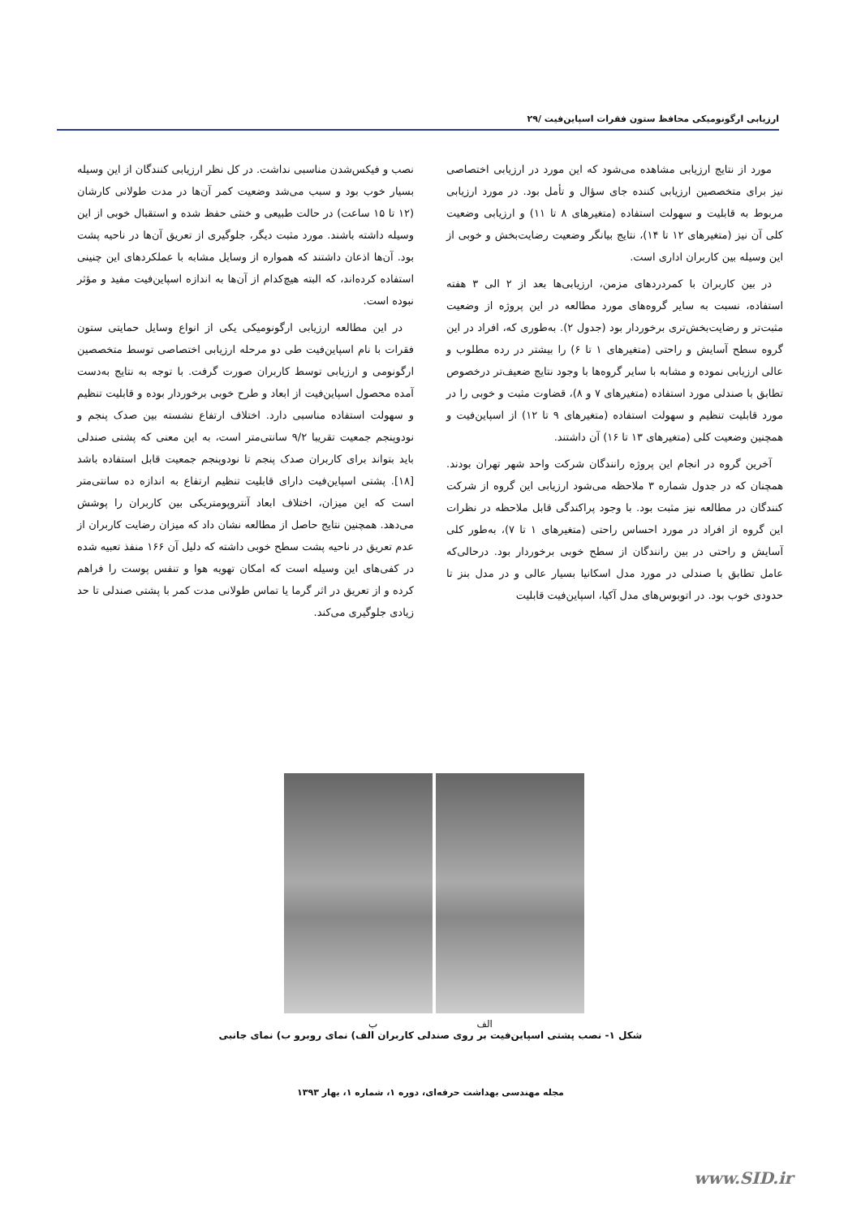ارزیابی ارگونومیکی محافظ ستون فقرات اسپاین‌فیت /۲۹
مورد از نتایج ارزیابی مشاهده می‌شود که این مورد در ارزیابی اختصاصی نیز برای متخصصین ارزیابی کننده جای سؤال و تأمل بود. در مورد ارزیابی مربوط به قابلیت و سهولت استفاده (متغیرهای ۸ تا ۱۱) و ارزیابی وضعیت کلی آن نیز (متغیرهای ۱۲ تا ۱۴)، نتایج بیانگر وضعیت رضایت‌بخش و خوبی از این وسیله بین کاربران اداری است.
در بین کاربران با کمردردهای مزمن، ارزیابی‌ها بعد از ۲ الی ۳ هفته استفاده، نسبت به سایر گروه‌های مورد مطالعه در این پروژه از وضعیت مثبت‌تر و رضایت‌بخش‌تری برخوردار بود (جدول ۲). به‌طوری که، افراد در این گروه سطح آسایش و راحتی (متغیرهای ۱ تا ۶) را بیشتر در رده مطلوب و عالی ارزیابی نموده و مشابه با سایر گروه‌ها با وجود نتایج ضعیف‌تر درخصوص تطابق با صندلی مورد استفاده (متغیرهای ۷ و ۸)، قضاوت مثبت و خوبی را در مورد قابلیت تنظیم و سهولت استفاده (متغیرهای ۹ تا ۱۲) از اسپاین‌فیت و همچنین وضعیت کلی (متغیرهای ۱۳ تا ۱۶) آن داشتند.
آخرین گروه در انجام این پروژه رانندگان شرکت واحد شهر تهران بودند. همچنان که در جدول شماره ۳ ملاحظه می‌شود ارزیابی این گروه از شرکت کنندگان در مطالعه نیز مثبت بود. با وجود پراکندگی قابل ملاحظه در نظرات این گروه از افراد در مورد احساس راحتی (متغیرهای ۱ تا ۷)، به‌طور کلی آسایش و راحتی در بین رانندگان از سطح خوبی برخوردار بود. درحالی‌که عامل تطابق با صندلی در مورد مدل اسکانیا بسیار عالی و در مدل بنز تا حدودی خوب بود. در اتوبوس‌های مدل آکیا، اسپاین‌فیت قابلیت
نصب و فیکس‌شدن مناسبی نداشت. در کل نظر ارزیابی کنندگان از این وسیله بسیار خوب بود و سبب می‌شد وضعیت کمر آن‌ها در مدت طولانی کارشان (۱۲ تا ۱۵ ساعت) در حالت طبیعی و خنثی حفظ شده و استقبال خوبی از این وسیله داشته باشند. مورد مثبت دیگر، جلوگیری از تعریق آن‌ها در ناحیه پشت بود. آن‌ها اذعان داشتند که همواره از وسایل مشابه با عملکردهای این چنینی استفاده کرده‌اند، که البته هیچ‌کدام از آن‌ها به اندازه اسپاین‌فیت مفید و مؤثر نبوده است.
در این مطالعه ارزیابی ارگونومیکی یکی از انواع وسایل حمایتی ستون فقرات با نام اسپاین‌فیت طی دو مرحله ارزیابی اختصاصی توسط متخصصین ارگونومی و ارزیابی توسط کاربران صورت گرفت. با توجه به نتایج به‌دست آمده محصول اسپاین‌فیت از ابعاد و طرح خوبی برخوردار بوده و قابلیت تنظیم و سهولت استفاده مناسبی دارد. اختلاف ارتفاع نشسته بین صدک پنجم و نودوپنجم جمعیت تقریبا ۹/۲ سانتی‌متر است، به این معنی که پشتی صندلی باید بتواند برای کاربران صدک پنجم تا نودوپنجم جمعیت قابل استفاده باشد [۱۸]. پشتی اسپاین‌فیت دارای قابلیت تنظیم ارتفاع به اندازه ده سانتی‌متر است که این میزان، اختلاف ابعاد آنتروپومتریکی بین کاربران را پوشش می‌دهد. همچنین نتایج حاصل از مطالعه نشان داد که میزان رضایت کاربران از عدم تعریق در ناحیه پشت سطح خوبی داشته که دلیل آن ۱۶۶ منفذ تعبیه شده در کفی‌های این وسیله است که امکان تهویه هوا و تنفس پوست را فراهم کرده و از تعریق در اثر گرما یا تماس طولانی مدت کمر با پشتی صندلی تا حد زیادی جلوگیری می‌کند.
الف ب
شکل ۱- نصب پشتی اسپاین‌فیت بر روی صندلی کاربران الف) نمای روبرو ب) نمای جانبی
مجله مهندسی بهداشت حرفه‌ای، دوره ۱، شماره ۱، بهار ۱۳۹۳
www.SID.ir